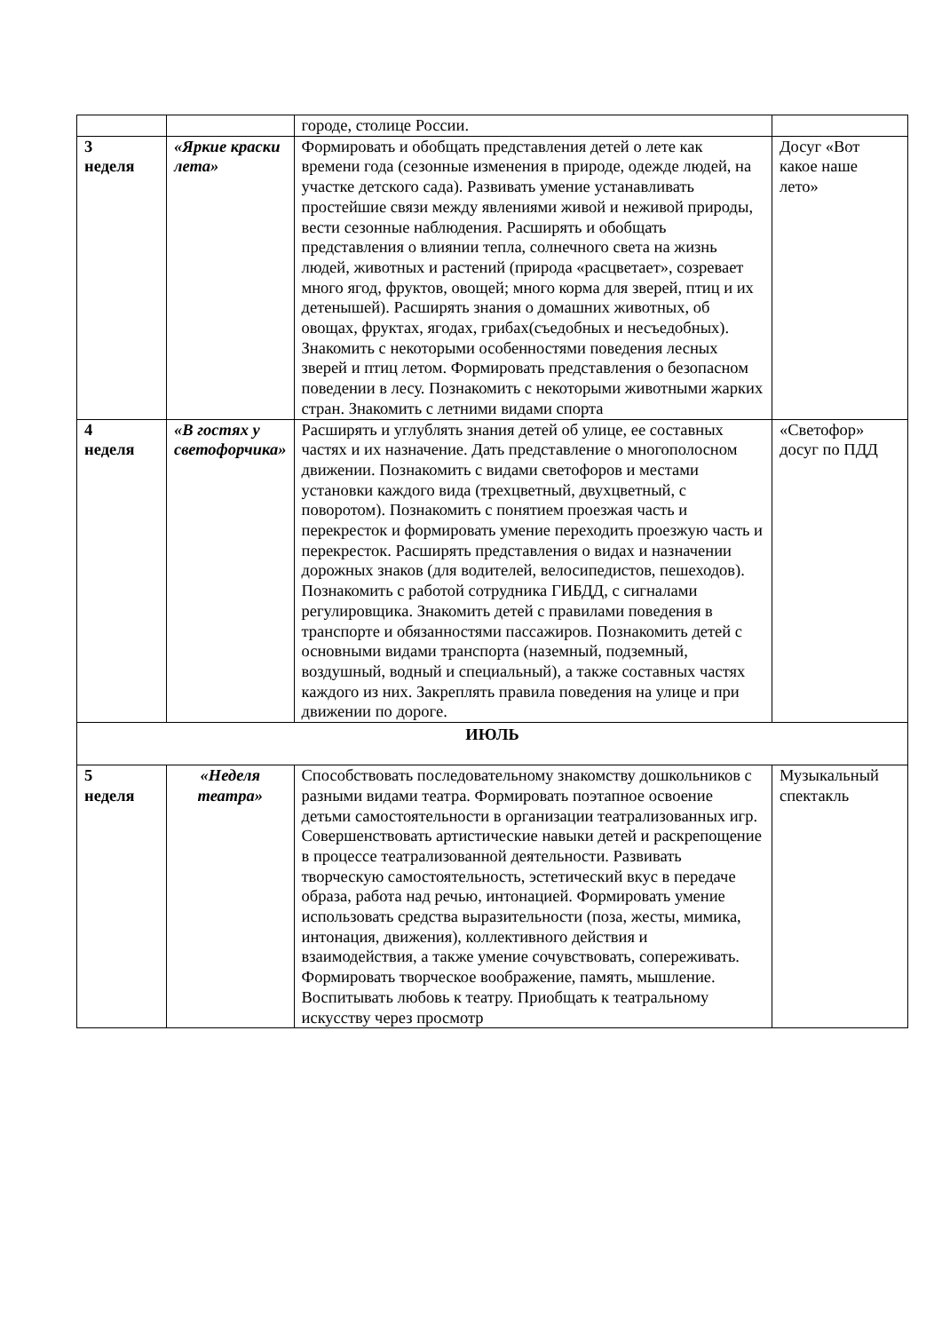| | | городе, столице России. | |
| 3 неделя | «Яркие краски лета» | Формировать и обобщать представления детей о лете как времени года (сезонные изменения в природе, одежде людей, на участке детского сада). Развивать умение устанавливать простейшие связи между явлениями живой и неживой природы, вести сезонные наблюдения. Расширять и обобщать представления о влиянии тепла, солнечного света на жизнь людей, животных и растений (природа «расцветает», созревает много ягод, фруктов, овощей; много корма для зверей, птиц и их детенышей). Расширять знания о домашних животных, об овощах, фруктах, ягодах, грибах(съедобных и несъедобных). Знакомить с некоторыми особенностями поведения лесных зверей и птиц летом. Формировать представления о безопасном поведении в лесу. Познакомить с некоторыми животными жарких стран. Знакомить с летними видами спорта | Досуг «Вот какое наше лето» |
| 4 неделя | «В гостях у светофорчика» | Расширять и углублять знания детей об улице, ее составных частях и их назначение. Дать представление о многополосном движении. Познакомить с видами светофоров и местами установки каждого вида (трехцветный, двухцветный, с поворотом). Познакомить с понятием проезжая часть и перекресток и формировать умение переходить проезжую часть и перекресток. Расширять представления о видах и назначении дорожных знаков (для водителей, велосипедистов, пешеходов). Познакомить с работой сотрудника ГИБДД, с сигналами регулировщика. Знакомить детей с правилами поведения в транспорте и обязанностями пассажиров. Познакомить детей с основными видами транспорта (наземный, подземный, воздушный, водный и специальный), а также составных частях каждого из них. Закреплять правила поведения на улице и при движении по дороге. | «Светофор» досуг по ПДД |
| ИЮЛЬ | | | |
| 5 неделя | «Неделя театра» | Способствовать последовательному знакомству дошкольников с разными видами театра. Формировать поэтапное освоение детьми самостоятельности в организации театрализованных игр. Совершенствовать артистические навыки детей и раскрепощение в процессе театрализованной деятельности. Развивать творческую самостоятельность, эстетический вкус в передаче образа, работа над речью, интонацией. Формировать умение использовать средства выразительности (поза, жесты, мимика, интонация, движения), коллективного действия и взаимодействия, а также умение сочувствовать, сопереживать. Формировать творческое воображение, память, мышление. Воспитывать любовь к театру. Приобщать к театральному искусству через просмотр | Музыкальный спектакль |